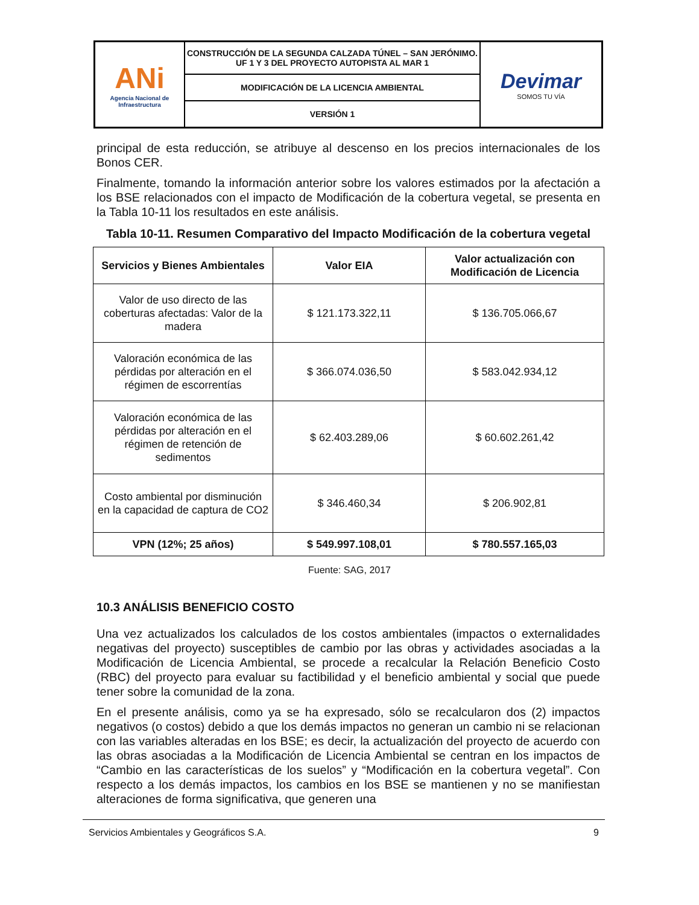| ANi Agencia Nacional de Infraestructura | CONSTRUCCIÓN DE LA SEGUNDA CALZADA TÚNEL – SAN JERÓNIMO. UF 1 Y 3 DEL PROYECTO AUTOPISTA AL MAR 1 | Devimar SOMOS TU VÍA |
| | MODIFICACIÓN DE LA LICENCIA AMBIENTAL | |
| | VERSIÓN 1 | |
principal de esta reducción, se atribuye al descenso en los precios internacionales de los Bonos CER.
Finalmente, tomando la información anterior sobre los valores estimados por la afectación a los BSE relacionados con el impacto de Modificación de la cobertura vegetal, se presenta en la Tabla 10-11 los resultados en este análisis.
Tabla 10-11. Resumen Comparativo del Impacto Modificación de la cobertura vegetal
| Servicios y Bienes Ambientales | Valor EIA | Valor actualización con Modificación de Licencia |
| --- | --- | --- |
| Valor de uso directo de las coberturas afectadas: Valor de la madera | $ 121.173.322,11 | $ 136.705.066,67 |
| Valoración económica de las pérdidas por alteración en el régimen de escorrentías | $ 366.074.036,50 | $ 583.042.934,12 |
| Valoración económica de las pérdidas por alteración en el régimen de retención de sedimentos | $ 62.403.289,06 | $ 60.602.261,42 |
| Costo ambiental por disminución en la capacidad de captura de CO2 | $ 346.460,34 | $ 206.902,81 |
| VPN (12%; 25 años) | $ 549.997.108,01 | $ 780.557.165,03 |
Fuente: SAG, 2017
10.3 ANÁLISIS BENEFICIO COSTO
Una vez actualizados los calculados de los costos ambientales (impactos o externalidades negativas del proyecto) susceptibles de cambio por las obras y actividades asociadas a la Modificación de Licencia Ambiental, se procede a recalcular la Relación Beneficio Costo (RBC) del proyecto para evaluar su factibilidad y el beneficio ambiental y social que puede tener sobre la comunidad de la zona.
En el presente análisis, como ya se ha expresado, sólo se recalcularon dos (2) impactos negativos (o costos) debido a que los demás impactos no generan un cambio ni se relacionan con las variables alteradas en los BSE; es decir, la actualización del proyecto de acuerdo con las obras asociadas a la Modificación de Licencia Ambiental se centran en los impactos de “Cambio en las características de los suelos” y “Modificación en la cobertura vegetal”. Con respecto a los demás impactos, los cambios en los BSE se mantienen y no se manifiestan alteraciones de forma significativa, que generen una
Servicios Ambientales y Geográficos S.A. 9